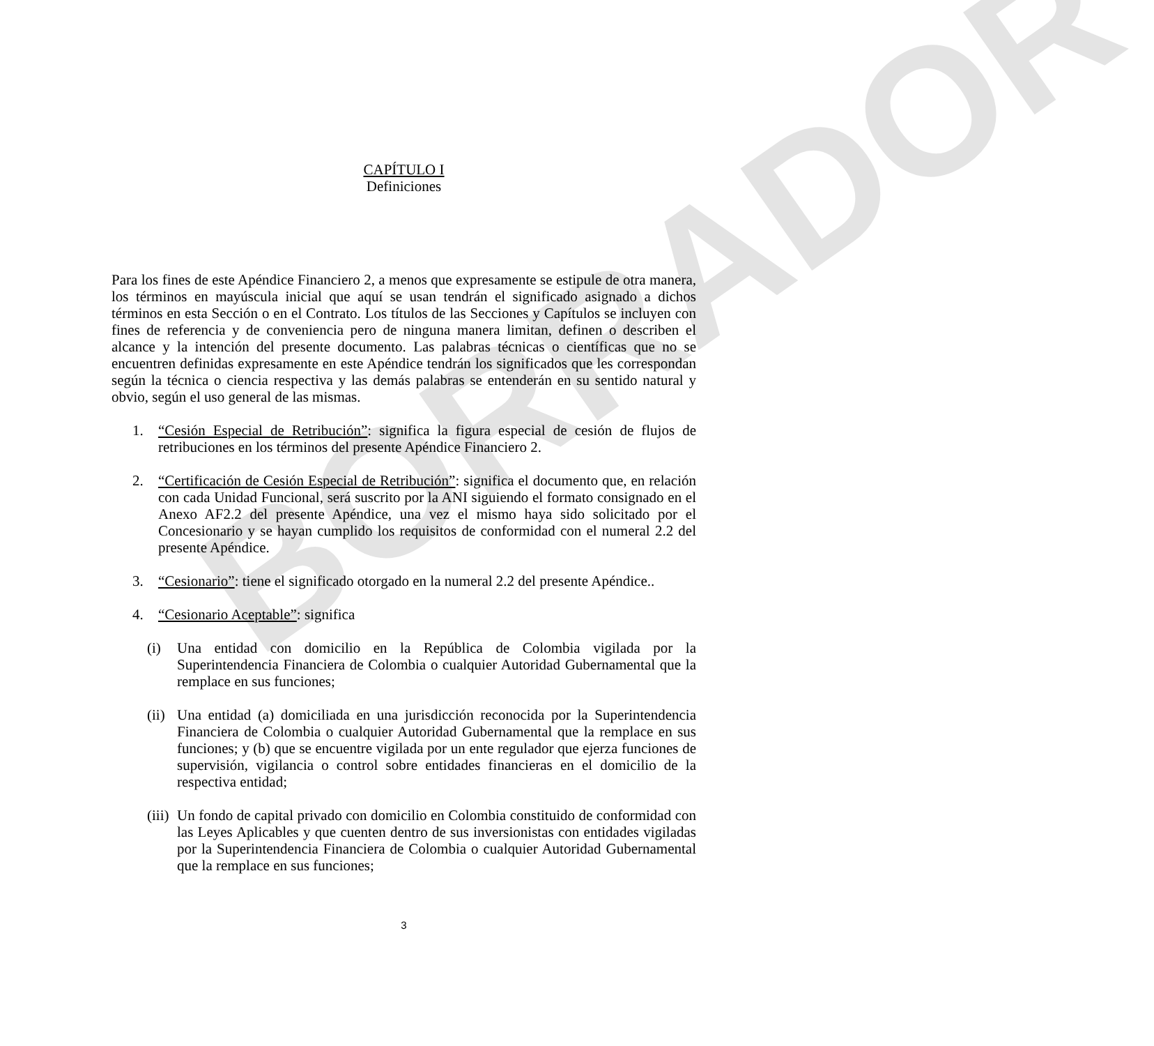BORRADOR
CAPÍTULO I
Definiciones
Para los fines de este Apéndice Financiero 2, a menos que expresamente se estipule de otra manera, los términos en mayúscula inicial que aquí se usan tendrán el significado asignado a dichos términos en esta Sección o en el Contrato. Los títulos de las Secciones y Capítulos se incluyen con fines de referencia y de conveniencia pero de ninguna manera limitan, definen o describen el alcance y la intención del presente documento. Las palabras técnicas o científicas que no se encuentren definidas expresamente en este Apéndice tendrán los significados que les correspondan según la técnica o ciencia respectiva y las demás palabras se entenderán en su sentido natural y obvio, según el uso general de las mismas.
1. “Cesión Especial de Retribución”: significa la figura especial de cesión de flujos de retribuciones en los términos del presente Apéndice Financiero 2.
2. “Certificación de Cesión Especial de Retribución”: significa el documento que, en relación con cada Unidad Funcional, será suscrito por la ANI siguiendo el formato consignado en el Anexo AF2.2 del presente Apéndice, una vez el mismo haya sido solicitado por el Concesionario y se hayan cumplido los requisitos de conformidad con el numeral 2.2 del presente Apéndice.
3. “Cesionario”: tiene el significado otorgado en la numeral 2.2 del presente Apéndice..
4. “Cesionario Aceptable”: significa
(i) Una entidad con domicilio en la República de Colombia vigilada por la Superintendencia Financiera de Colombia o cualquier Autoridad Gubernamental que la remplace en sus funciones;
(ii)
Una entidad (a) domiciliada en una jurisdicción reconocida por la Superintendencia Financiera de Colombia o cualquier Autoridad Gubernamental que la remplace en sus funciones; y (b) que se encuentre vigilada por un ente regulador que ejerza funciones de supervisión, vigilancia o control sobre entidades financieras en el domicilio de la respectiva entidad;
(iii)
Un fondo de capital privado con domicilio en Colombia constituido de conformidad con las Leyes Aplicables y que cuenten dentro de sus inversionistas con entidades vigiladas por la Superintendencia Financiera de Colombia o cualquier Autoridad Gubernamental que la remplace en sus funciones;
3